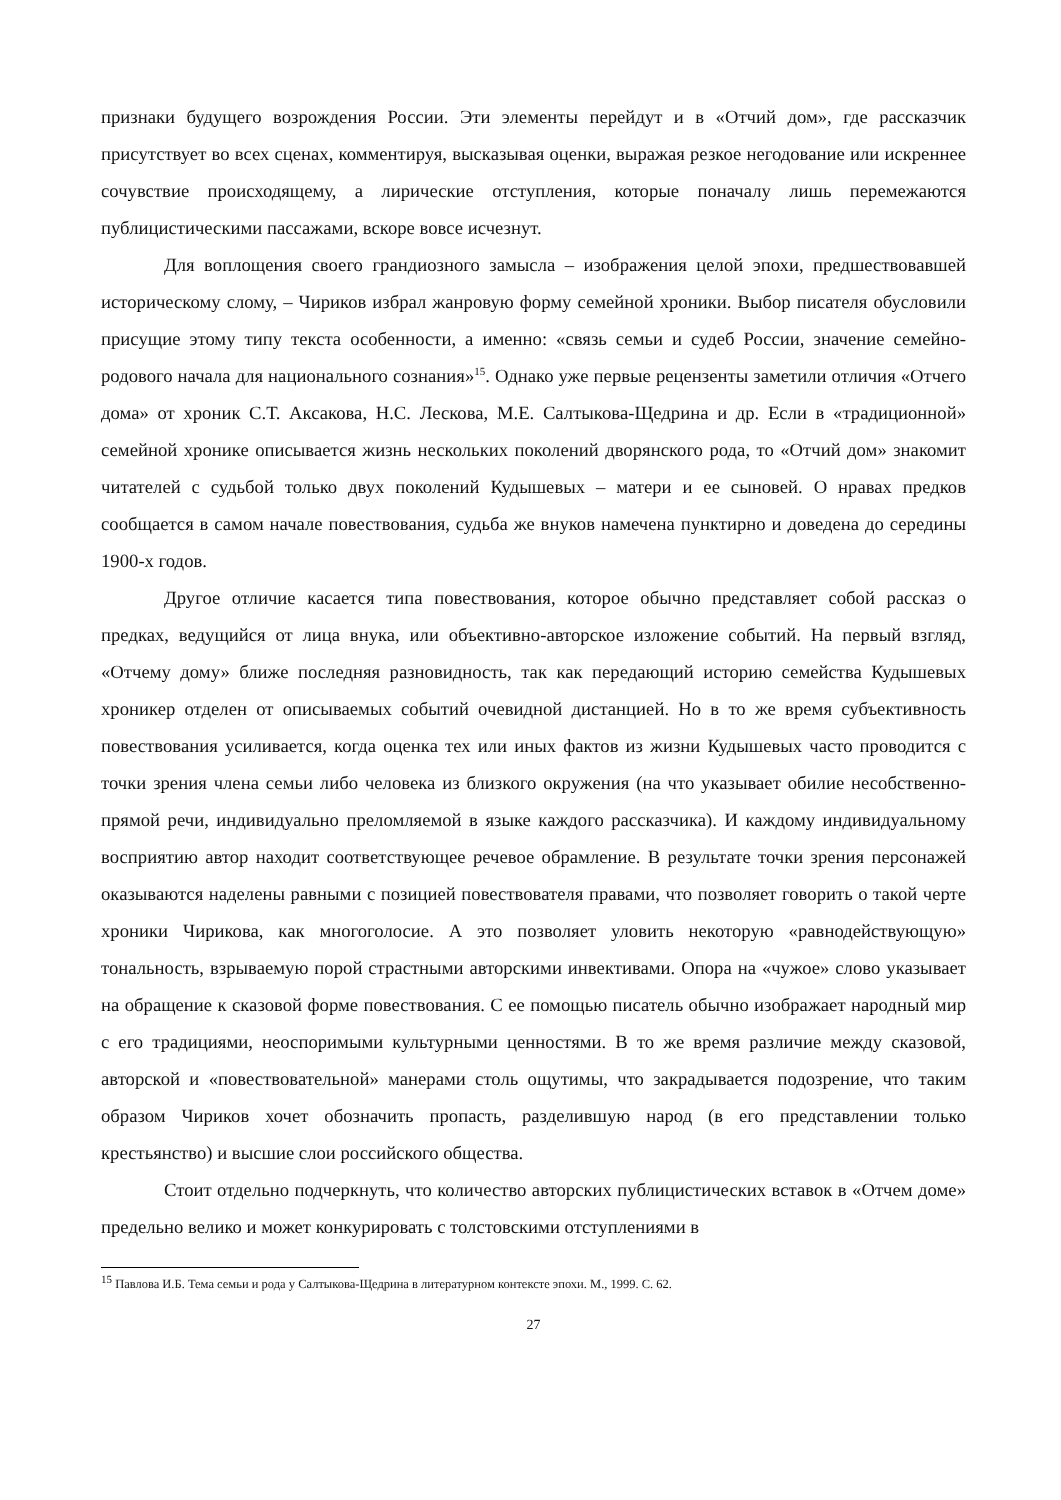признаки будущего возрождения России. Эти элементы перейдут и в «Отчий дом», где рассказчик присутствует во всех сценах, комментируя, высказывая оценки, выражая резкое негодование или искреннее сочувствие происходящему, а лирические отступления, которые поначалу лишь перемежаются публицистическими пассажами, вскоре вовсе исчезнут.
Для воплощения своего грандиозного замысла – изображения целой эпохи, предшествовавшей историческому слому, – Чириков избрал жанровую форму семейной хроники. Выбор писателя обусловили присущие этому типу текста особенности, а именно: «связь семьи и судеб России, значение семейно-родового начала для национального сознания»<sup>15</sup>. Однако уже первые рецензенты заметили отличия «Отчего дома» от хроник С.Т. Аксакова, Н.С. Лескова, М.Е. Салтыкова-Щедрина и др. Если в «традиционной» семейной хронике описывается жизнь нескольких поколений дворянского рода, то «Отчий дом» знакомит читателей с судьбой только двух поколений Кудышевых – матери и ее сыновей. О нравах предков сообщается в самом начале повествования, судьба же внуков намечена пунктирно и доведена до середины 1900-х годов.
Другое отличие касается типа повествования, которое обычно представляет собой рассказ о предках, ведущийся от лица внука, или объективно-авторское изложение событий. На первый взгляд, «Отчему дому» ближе последняя разновидность, так как передающий историю семейства Кудышевых хроникер отделен от описываемых событий очевидной дистанцией. Но в то же время субъективность повествования усиливается, когда оценка тех или иных фактов из жизни Кудышевых часто проводится с точки зрения члена семьи либо человека из близкого окружения (на что указывает обилие несобственно-прямой речи, индивидуально преломляемой в языке каждого рассказчика). И каждому индивидуальному восприятию автор находит соответствующее речевое обрамление. В результате точки зрения персонажей оказываются наделены равными с позицией повествователя правами, что позволяет говорить о такой черте хроники Чирикова, как многоголосие. А это позволяет уловить некоторую «равнодействующую» тональность, взрываемую порой страстными авторскими инвективами. Опора на «чужое» слово указывает на обращение к сказовой форме повествования. С ее помощью писатель обычно изображает народный мир с его традициями, неоспоримыми культурными ценностями. В то же время различие между сказовой, авторской и «повествовательной» манерами столь ощутимы, что закрадывается подозрение, что таким образом Чириков хочет обозначить пропасть, разделившую народ (в его представлении только крестьянство) и высшие слои российского общества.
Стоит отдельно подчеркнуть, что количество авторских публицистических вставок в «Отчем доме» предельно велико и может конкурировать с толстовскими отступлениями в
<sup>15</sup> Павлова И.Б. Тема семьи и рода у Салтыкова-Щедрина в литературном контексте эпохи. М., 1999. С. 62.
27